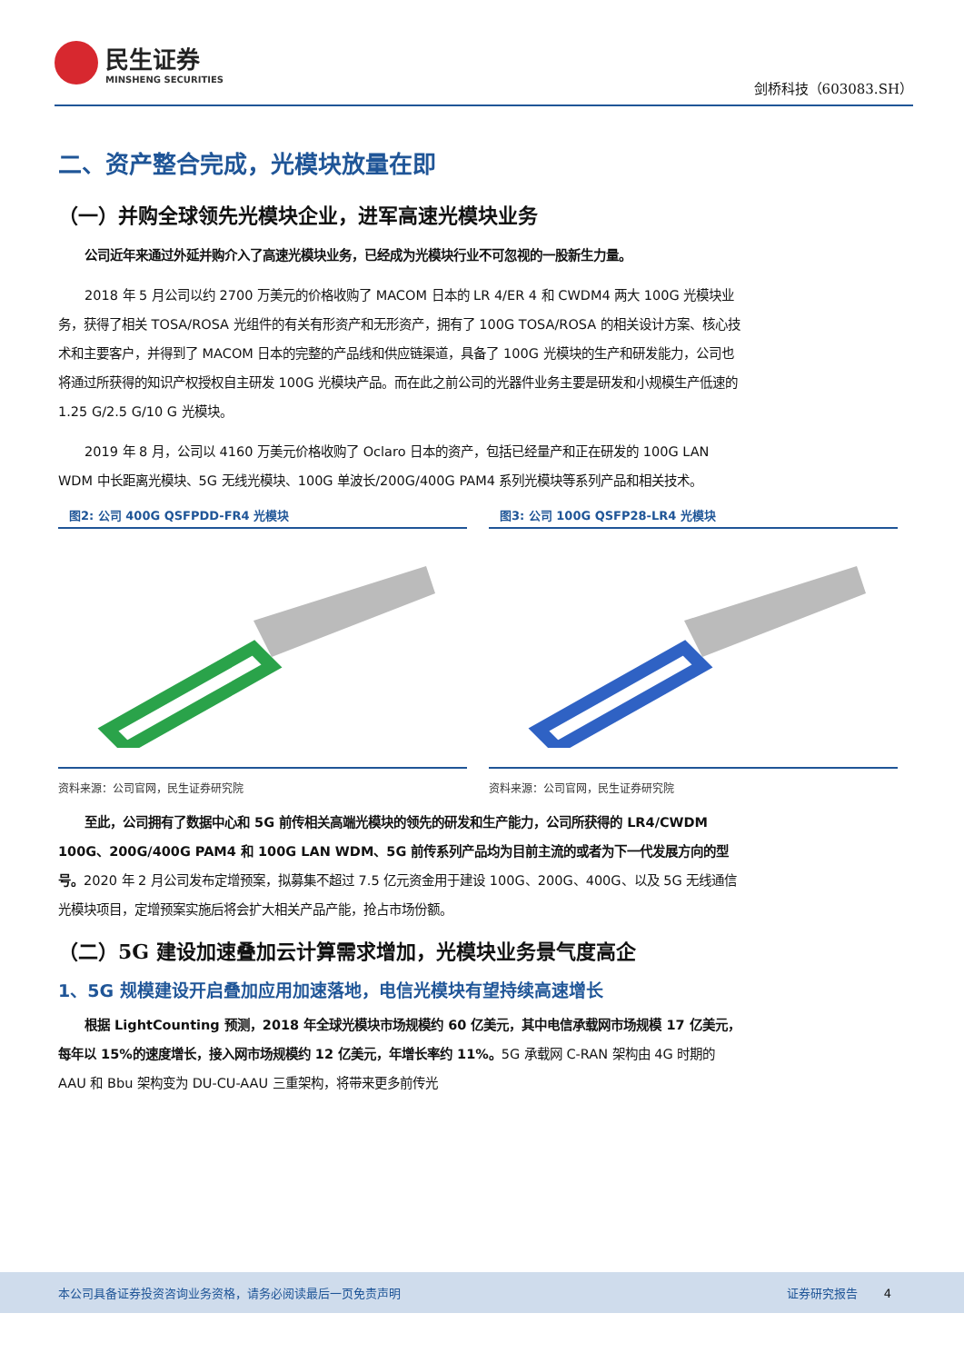民生证券
MINSHENG SECURITIES
剑桥科技（603083.SH）
二、资产整合完成，光模块放量在即
（一）并购全球领先光模块企业，进军高速光模块业务
公司近年来通过外延并购介入了高速光模块业务，已经成为光模块行业不可忽视的一股新生力量。
2018 年 5 月公司以约 2700 万美元的价格收购了 MACOM 日本的 LR 4/ER 4 和 CWDM4 两大 100G 光模块业务，获得了相关 TOSA/ROSA 光组件的有关有形资产和无形资产，拥有了 100G TOSA/ROSA 的相关设计方案、核心技术和主要客户，并得到了 MACOM 日本的完整的产品线和供应链渠道，具备了 100G 光模块的生产和研发能力，公司也将通过所获得的知识产权授权自主研发 100G 光模块产品。而在此之前公司的光器件业务主要是研发和小规模生产低速的 1.25 G/2.5 G/10 G 光模块。
2019 年 8 月，公司以 4160 万美元价格收购了 Oclaro 日本的资产，包括已经量产和正在研发的 100G LAN WDM 中长距离光模块、5G 无线光模块、100G 单波长/200G/400G PAM4 系列光模块等系列产品和相关技术。
图2: 公司 400G QSFPDD-FR4 光模块
资料来源：公司官网，民生证券研究院
图3: 公司 100G QSFP28-LR4 光模块
资料来源：公司官网，民生证券研究院
至此，公司拥有了数据中心和 5G 前传相关高端光模块的领先的研发和生产能力，公司所获得的 LR4/CWDM 100G、200G/400G PAM4 和 100G LAN WDM、5G 前传系列产品均为目前主流的或者为下一代发展方向的型号。2020 年 2 月公司发布定增预案，拟募集不超过 7.5 亿元资金用于建设 100G、200G、400G、以及 5G 无线通信光模块项目，定增预案实施后将会扩大相关产品产能，抢占市场份额。
（二）5G 建设加速叠加云计算需求增加，光模块业务景气度高企
1、5G 规模建设开启叠加应用加速落地，电信光模块有望持续高速增长
根据 LightCounting 预测，2018 年全球光模块市场规模约 60 亿美元，其中电信承载网市场规模 17 亿美元，每年以 15%的速度增长，接入网市场规模约 12 亿美元，年增长率约 11%。5G 承载网 C-RAN 架构由 4G 时期的 AAU 和 Bbu 架构变为 DU-CU-AAU 三重架构，将带来更多前传光
本公司具备证券投资咨询业务资格，请务必阅读最后一页免责声明 证券研究报告 4